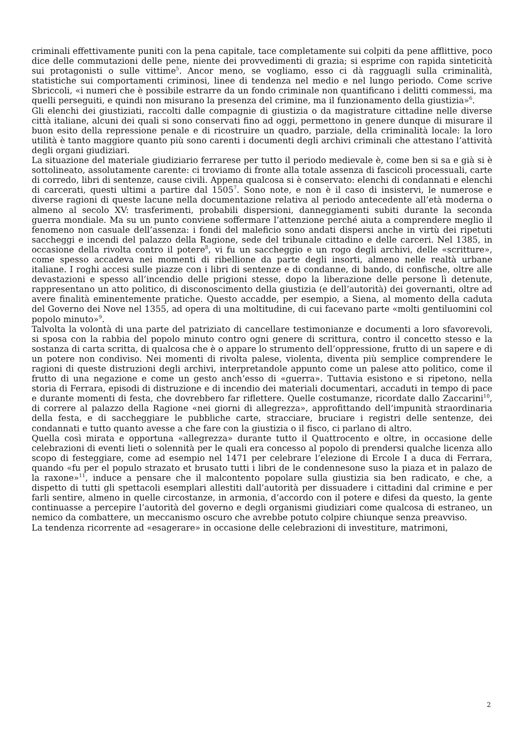criminali effettivamente puniti con la pena capitale, tace completamente sui colpiti da pene afflittive, poco dice delle commutazioni delle pene, niente dei provvedimenti di grazia; si esprime con rapida sinteticità sui protagonisti o sulle vittime<sup>5</sup>. Ancor meno, se vogliamo, esso ci dà ragguagli sulla criminalità, statistiche sui comportamenti criminosi, linee di tendenza nel medio e nel lungo periodo. Come scrive Sbriccoli, «i numeri che è possibile estrarre da un fondo criminale non quantificano i delitti commessi, ma quelli perseguiti, e quindi non misurano la presenza del crimine, ma il funzionamento della giustizia»<sup>6</sup>.
Gli elenchi dei giustiziati, raccolti dalle compagnie di giustizia o da magistrature cittadine nelle diverse città italiane, alcuni dei quali si sono conservati fino ad oggi, permettono in genere dunque di misurare il buon esito della repressione penale e di ricostruire un quadro, parziale, della criminalità locale: la loro utilità è tanto maggiore quanto più sono carenti i documenti degli archivi criminali che attestano l’attività degli organi giudiziari.
La situazione del materiale giudiziario ferrarese per tutto il periodo medievale è, come ben si sa e già si è sottolineato, assolutamente carente: ci troviamo di fronte alla totale assenza di fascicoli processuali, carte di corredo, libri di sentenze, cause civili. Appena qualcosa si è conservato: elenchi di condannati e elenchi di carcerati, questi ultimi a partire dal 1505<sup>7</sup>. Sono note, e non è il caso di insistervi, le numerose e diverse ragioni di queste lacune nella documentazione relativa al periodo antecedente all’età moderna o almeno al secolo XV: trasferimenti, probabili dispersioni, danneggiamenti subiti durante la seconda guerra mondiale. Ma su un punto conviene soffermare l’attenzione perché aiuta a comprendere meglio il fenomeno non casuale dell’assenza: i fondi del maleficio sono andati dispersi anche in virtù dei ripetuti saccheggi e incendi del palazzo della Ragione, sede del tribunale cittadino e delle carceri. Nel 1385, in occasione della rivolta contro il potere<sup>8</sup>, vi fu un saccheggio e un rogo degli archivi, delle «scritture», come spesso accadeva nei momenti di ribellione da parte degli insorti, almeno nelle realtà urbane italiane. I roghi accesi sulle piazze con i libri di sentenze e di condanne, di bando, di confische, oltre alle devastazioni e spesso all’incendio delle prigioni stesse, dopo la liberazione delle persone lì detenute, rappresentano un atto politico, di disconoscimento della giustizia (e dell’autorità) dei governanti, oltre ad avere finalità eminentemente pratiche. Questo accadde, per esempio, a Siena, al momento della caduta del Governo dei Nove nel 1355, ad opera di una moltitudine, di cui facevano parte «molti gentiluomini col popolo minuto»<sup>9</sup>.
Talvolta la volontà di una parte del patriziato di cancellare testimonianze e documenti a loro sfavorevoli, si sposa con la rabbia del popolo minuto contro ogni genere di scrittura, contro il concetto stesso e la sostanza di carta scritta, di qualcosa che è o appare lo strumento dell’oppressione, frutto di un sapere e di un potere non condiviso. Nei momenti di rivolta palese, violenta, diventa più semplice comprendere le ragioni di queste distruzioni degli archivi, interpretandole appunto come un palese atto politico, come il frutto di una negazione e come un gesto anch’esso di «guerra». Tuttavia esistono e si ripetono, nella storia di Ferrara, episodi di distruzione e di incendio dei materiali documentari, accaduti in tempo di pace e durante momenti di festa, che dovrebbero far riflettere. Quelle costumanze, ricordate dallo Zaccarini<sup>10</sup>, di correre al palazzo della Ragione «nei giorni di allegrezza», approfittando dell’impunità straordinaria della festa, e di saccheggiare le pubbliche carte, stracciare, bruciare i registri delle sentenze, dei condannati e tutto quanto avesse a che fare con la giustizia o il fisco, ci parlano di altro.
Quella così mirata e opportuna «allegrezza» durante tutto il Quattrocento e oltre, in occasione delle celebrazioni di eventi lieti o solennità per le quali era concesso al popolo di prendersi qualche licenza allo scopo di festeggiare, come ad esempio nel 1471 per celebrare l’elezione di Ercole I a duca di Ferrara, quando «fu per el populo strazato et brusato tutti i libri de le condennesone suso la piaza et in palazo de la raxone»<sup>11</sup>, induce a pensare che il malcontento popolare sulla giustizia sia ben radicato, e che, a dispetto di tutti gli spettacoli esemplari allestiti dall’autorità per dissuadere i cittadini dal crimine e per farli sentire, almeno in quelle circostanze, in armonia, d’accordo con il potere e difesi da questo, la gente continuasse a percepire l’autorità del governo e degli organismi giudiziari come qualcosa di estraneo, un nemico da combattere, un meccanismo oscuro che avrebbe potuto colpire chiunque senza preavviso.
La tendenza ricorrente ad «esagerare» in occasione delle celebrazioni di investiture, matrimoni,
2